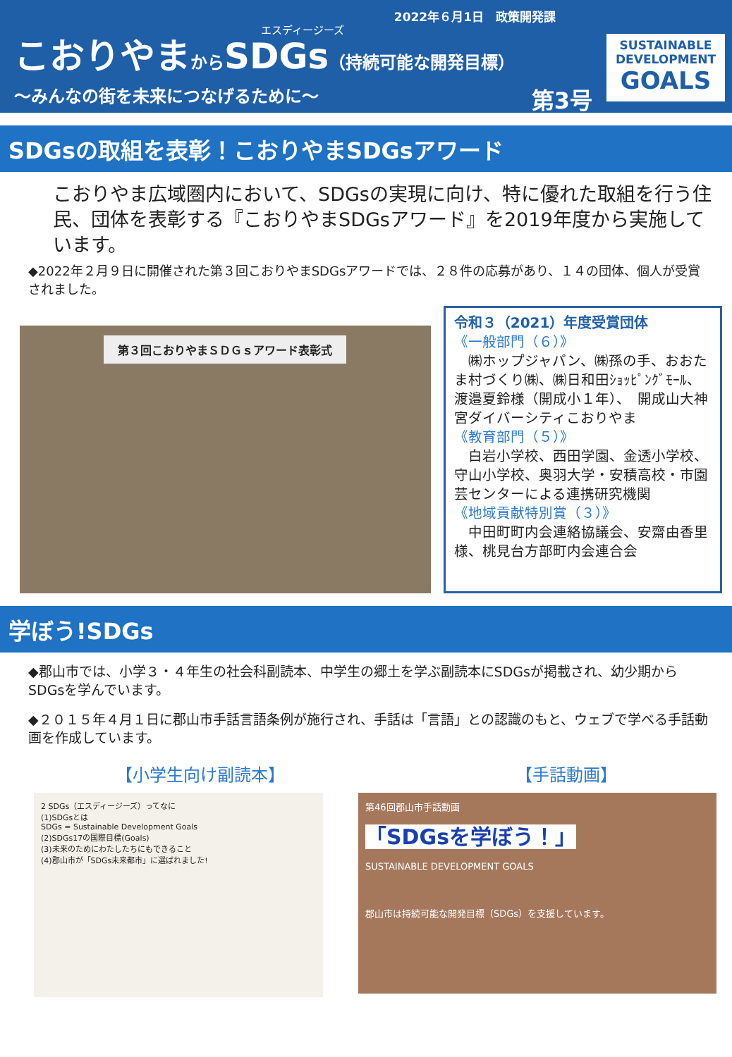2022年６月1日　政策開発課
エスディージーズ
こおりやまからSDGs（持続可能な開発目標）
～みんなの街を未来につなげるために～ 第3号
SUSTAINABLE
DEVELOPMENT
GOALS
SDGsの取組を表彰！こおりやまSDGsアワード
こおりやま広域圏内において、SDGsの実現に向け、特に優れた取組を行う住民、団体を表彰する『こおりやまSDGsアワード』を2019年度から実施しています。
◆2022年２月９日に開催された第３回こおりやまSDGsアワードでは、２８件の応募があり、１４の団体、個人が受賞されました。
第３回こおりやまＳＤＧｓアワード表彰式
令和３（2021）年度受賞団体
《一般部門（６）》
　㈱ホップジャパン、㈱孫の手、おおたま村づくり㈱、㈱日和田ｼｮｯﾋﾟﾝｸﾞﾓｰﾙ、渡邉夏鈴様（開成小１年）、　開成山大神宮ダイバーシティこおりやま
《教育部門（５）》
　白岩小学校、西田学園、金透小学校、守山小学校、奥羽大学・安積高校・市園芸センターによる連携研究機関
《地域貢献特別賞（３）》
　中田町町内会連絡協議会、安齋由香里様、桃見台方部町内会連合会
学ぼう!SDGs
◆郡山市では、小学３・４年生の社会科副読本、中学生の郷土を学ぶ副読本にSDGsが掲載され、幼少期からSDGsを学んでいます。
◆２０１５年４月１日に郡山市手話言語条例が施行され、手話は「言語」との認識のもと、ウェブで学べる手話動画を作成しています。
【小学生向け副読本】 【手話動画】
2 SDGs（エスディージーズ）ってなに
(1)SDGsとは
SDGs = Sustainable Development Goals
(2)SDGs17の国際目標(Goals)
(3)未来のためにわたしたちにもできること
(4)郡山市が「SDGs未来都市」に選ばれました!
第46回郡山市手話動画
「SDGsを学ぼう！」
SUSTAINABLE DEVELOPMENT GOALS
郡山市は持続可能な開発目標（SDGs）を支援しています。